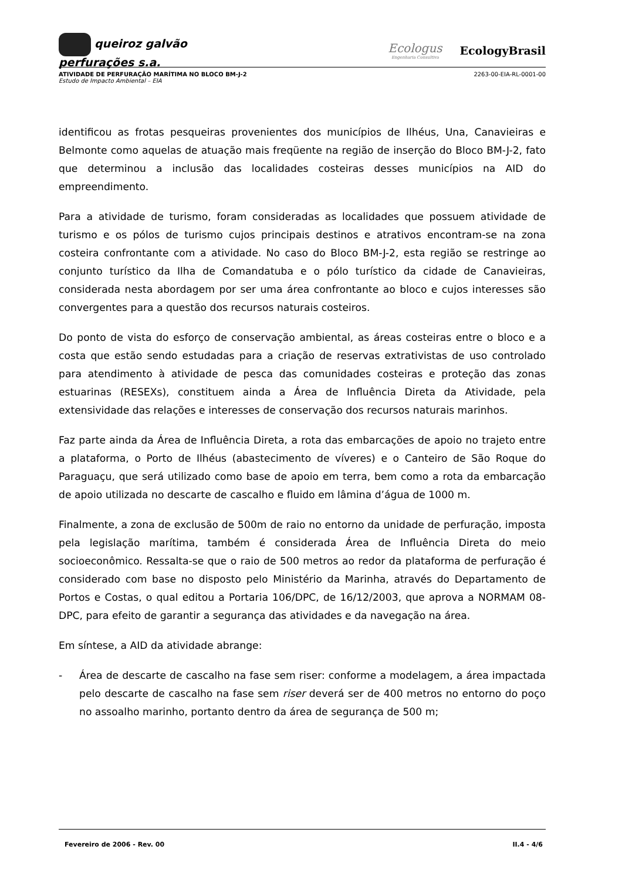queiroz galvão
perfurações s.a.
Ecologus
Engenharia Consultiva
EcologyBrasil
2263-00-EIA-RL-0001-00 ATIVIDADE DE PERFURAÇÃO MARÍTIMA NO BLOCO BM-J-2
Estudo de Impacto Ambiental – EIA
identificou as frotas pesqueiras provenientes dos municípios de Ilhéus, Una, Canavieiras e Belmonte como aquelas de atuação mais freqüente na região de inserção do Bloco BM-J-2, fato que determinou a inclusão das localidades costeiras desses municípios na AID do empreendimento.
Para a atividade de turismo, foram consideradas as localidades que possuem atividade de turismo e os pólos de turismo cujos principais destinos e atrativos encontram-se na zona costeira confrontante com a atividade. No caso do Bloco BM-J-2, esta região se restringe ao conjunto turístico da Ilha de Comandatuba e o pólo turístico da cidade de Canavieiras, considerada nesta abordagem por ser uma área confrontante ao bloco e cujos interesses são convergentes para a questão dos recursos naturais costeiros.
Do ponto de vista do esforço de conservação ambiental, as áreas costeiras entre o bloco e a costa que estão sendo estudadas para a criação de reservas extrativistas de uso controlado para atendimento à atividade de pesca das comunidades costeiras e proteção das zonas estuarinas (RESEXs), constituem ainda a Área de Influência Direta da Atividade, pela extensividade das relações e interesses de conservação dos recursos naturais marinhos.
Faz parte ainda da Área de Influência Direta, a rota das embarcações de apoio no trajeto entre a plataforma, o Porto de Ilhéus (abastecimento de víveres) e o Canteiro de São Roque do Paraguaçu, que será utilizado como base de apoio em terra, bem como a rota da embarcação de apoio utilizada no descarte de cascalho e fluido em lâmina d’água de 1000 m.
Finalmente, a zona de exclusão de 500m de raio no entorno da unidade de perfuração, imposta pela legislação marítima, também é considerada Área de Influência Direta do meio socioeconômico. Ressalta-se que o raio de 500 metros ao redor da plataforma de perfuração é considerado com base no disposto pelo Ministério da Marinha, através do Departamento de Portos e Costas, o qual editou a Portaria 106/DPC, de 16/12/2003, que aprova a NORMAM 08-DPC, para efeito de garantir a segurança das atividades e da navegação na área.
Em síntese, a AID da atividade abrange:
- Área de descarte de cascalho na fase sem riser: conforme a modelagem, a área impactada pelo descarte de cascalho na fase sem riser deverá ser de 400 metros no entorno do poço no assoalho marinho, portanto dentro da área de segurança de 500 m;
II.4 - 4/6 Fevereiro de 2006 - Rev. 00